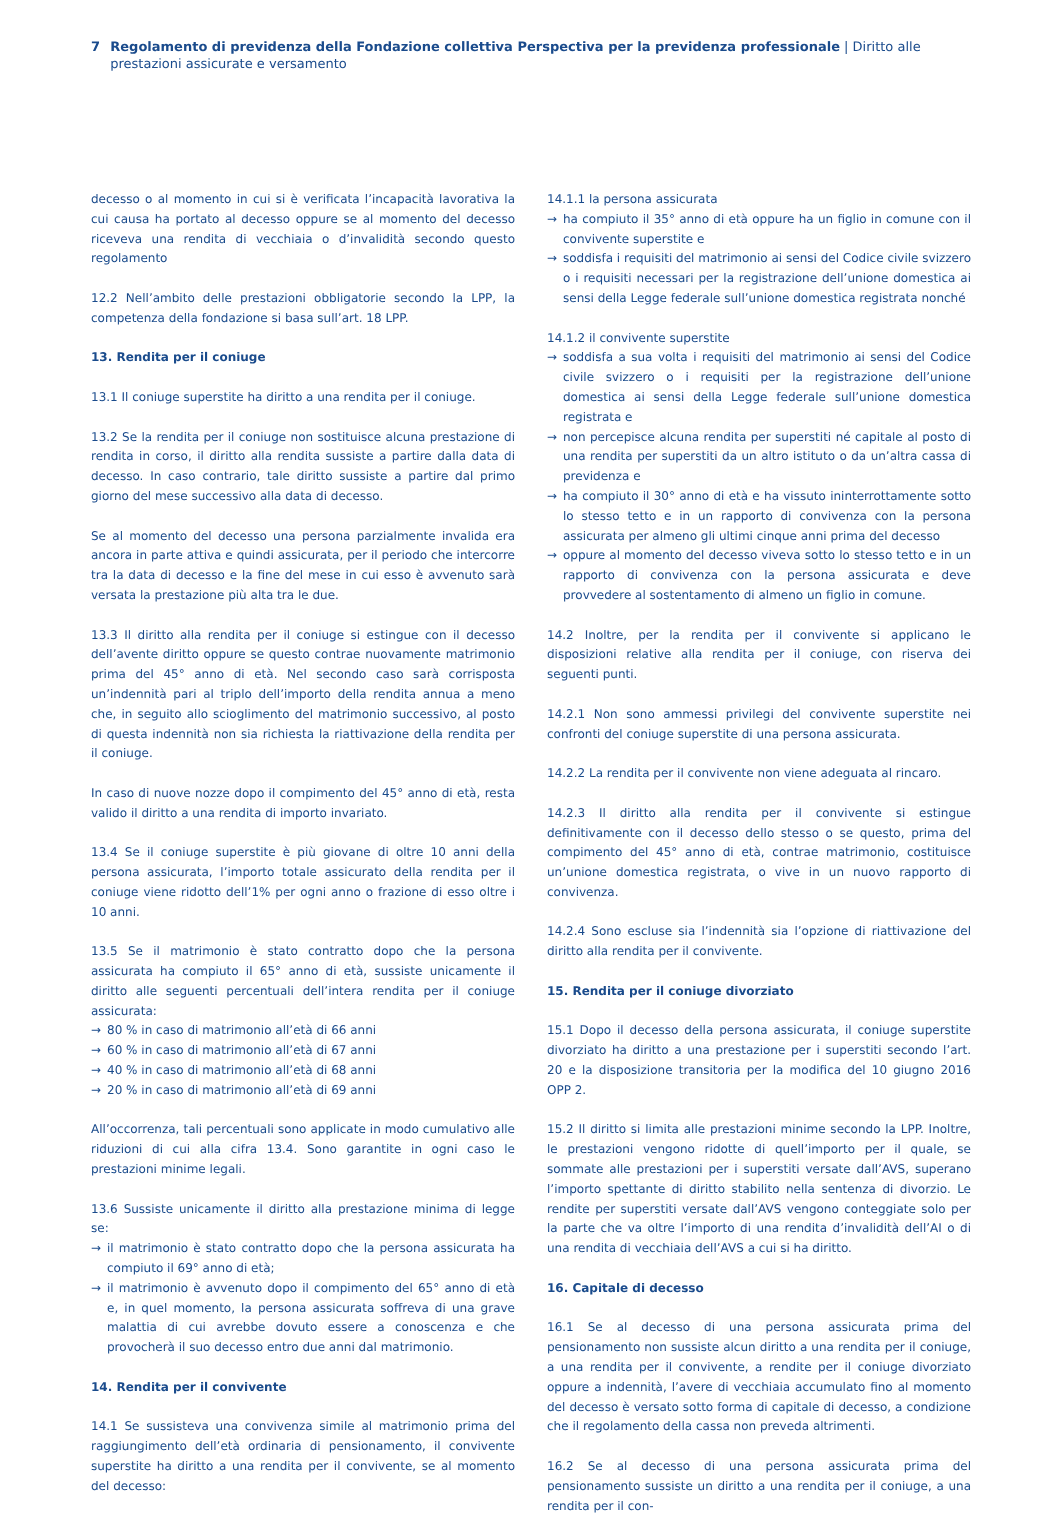7 Regolamento di previdenza della Fondazione collettiva Perspectiva per la previdenza professionale | Diritto alle prestazioni assicurate e versamento
decesso o al momento in cui si è verificata l’incapacità lavorativa la cui causa ha portato al decesso oppure se al momento del decesso riceveva una rendita di vecchiaia o d’invalidità secondo questo regolamento
12.2 Nell’ambito delle prestazioni obbligatorie secondo la LPP, la competenza della fondazione si basa sull’art. 18 LPP.
13. Rendita per il coniuge
13.1 Il coniuge superstite ha diritto a una rendita per il coniuge.
13.2 Se la rendita per il coniuge non sostituisce alcuna prestazione di rendita in corso, il diritto alla rendita sussiste a partire dalla data di decesso. In caso contrario, tale diritto sussiste a partire dal primo giorno del mese successivo alla data di decesso.
Se al momento del decesso una persona parzialmente invalida era ancora in parte attiva e quindi assicurata, per il periodo che intercorre tra la data di decesso e la fine del mese in cui esso è avvenuto sarà versata la prestazione più alta tra le due.
13.3 Il diritto alla rendita per il coniuge si estingue con il decesso dell’avente diritto oppure se questo contrae nuovamente matrimonio prima del 45° anno di età. Nel secondo caso sarà corrisposta un’indennità pari al triplo dell’importo della rendita annua a meno che, in seguito allo scioglimento del matrimonio successivo, al posto di questa indennità non sia richiesta la riattivazione della rendita per il coniuge.
In caso di nuove nozze dopo il compimento del 45° anno di età, resta valido il diritto a una rendita di importo invariato.
13.4 Se il coniuge superstite è più giovane di oltre 10 anni della persona assicurata, l’importo totale assicurato della rendita per il coniuge viene ridotto dell’1% per ogni anno o frazione di esso oltre i 10 anni.
13.5 Se il matrimonio è stato contratto dopo che la persona assicurata ha compiuto il 65° anno di età, sussiste unicamente il diritto alle seguenti percentuali dell’intera rendita per il coniuge assicurata:
→ 80 % in caso di matrimonio all’età di 66 anni
→ 60 % in caso di matrimonio all’età di 67 anni
→ 40 % in caso di matrimonio all’età di 68 anni
→ 20 % in caso di matrimonio all’età di 69 anni
All’occorrenza, tali percentuali sono applicate in modo cumulativo alle riduzioni di cui alla cifra 13.4. Sono garantite in ogni caso le prestazioni minime legali.
13.6 Sussiste unicamente il diritto alla prestazione minima di legge se:
→ il matrimonio è stato contratto dopo che la persona assicurata ha compiuto il 69° anno di età;
→ il matrimonio è avvenuto dopo il compimento del 65° anno di età e, in quel momento, la persona assicurata soffreva di una grave malattia di cui avrebbe dovuto essere a conoscenza e che provocherà il suo decesso entro due anni dal matrimonio.
14. Rendita per il convivente
14.1 Se sussisteva una convivenza simile al matrimonio prima del raggiungimento dell’età ordinaria di pensionamento, il convivente superstite ha diritto a una rendita per il convivente, se al momento del decesso:
14.1.1 la persona assicurata
→ ha compiuto il 35° anno di età oppure ha un figlio in comune con il convivente superstite e
→ soddisfa i requisiti del matrimonio ai sensi del Codice civile svizzero o i requisiti necessari per la registrazione dell’unione domestica ai sensi della Legge federale sull’unione domestica registrata nonché
14.1.2 il convivente superstite
→ soddisfa a sua volta i requisiti del matrimonio ai sensi del Codice civile svizzero o i requisiti per la registrazione dell’unione domestica ai sensi della Legge federale sull’unione domestica registrata e
→ non percepisce alcuna rendita per superstiti né capitale al posto di una rendita per superstiti da un altro istituto o da un’altra cassa di previdenza e
→ ha compiuto il 30° anno di età e ha vissuto ininterrottamente sotto lo stesso tetto e in un rapporto di convivenza con la persona assicurata per almeno gli ultimi cinque anni prima del decesso
→ oppure al momento del decesso viveva sotto lo stesso tetto e in un rapporto di convivenza con la persona assicurata e deve provvedere al sostentamento di almeno un figlio in comune.
14.2 Inoltre, per la rendita per il convivente si applicano le disposizioni relative alla rendita per il coniuge, con riserva dei seguenti punti.
14.2.1 Non sono ammessi privilegi del convivente superstite nei confronti del coniuge superstite di una persona assicurata.
14.2.2 La rendita per il convivente non viene adeguata al rincaro.
14.2.3 Il diritto alla rendita per il convivente si estingue definitivamente con il decesso dello stesso o se questo, prima del compimento del 45° anno di età, contrae matrimonio, costituisce un’unione domestica registrata, o vive in un nuovo rapporto di convivenza.
14.2.4 Sono escluse sia l’indennità sia l’opzione di riattivazione del diritto alla rendita per il convivente.
15. Rendita per il coniuge divorziato
15.1 Dopo il decesso della persona assicurata, il coniuge superstite divorziato ha diritto a una prestazione per i superstiti secondo l’art. 20 e la disposizione transitoria per la modifica del 10 giugno 2016 OPP 2.
15.2 Il diritto si limita alle prestazioni minime secondo la LPP. Inoltre, le prestazioni vengono ridotte di quell’importo per il quale, se sommate alle prestazioni per i superstiti versate dall’AVS, superano l’importo spettante di diritto stabilito nella sentenza di divorzio. Le rendite per superstiti versate dall’AVS vengono conteggiate solo per la parte che va oltre l’importo di una rendita d’invalidità dell’AI o di una rendita di vecchiaia dell’AVS a cui si ha diritto.
16. Capitale di decesso
16.1 Se al decesso di una persona assicurata prima del pensionamento non sussiste alcun diritto a una rendita per il coniuge, a una rendita per il convivente, a rendite per il coniuge divorziato oppure a indennità, l’avere di vecchiaia accumulato fino al momento del decesso è versato sotto forma di capitale di decesso, a condizione che il regolamento della cassa non preveda altrimenti.
16.2 Se al decesso di una persona assicurata prima del pensionamento sussiste un diritto a una rendita per il coniuge, a una rendita per il con-